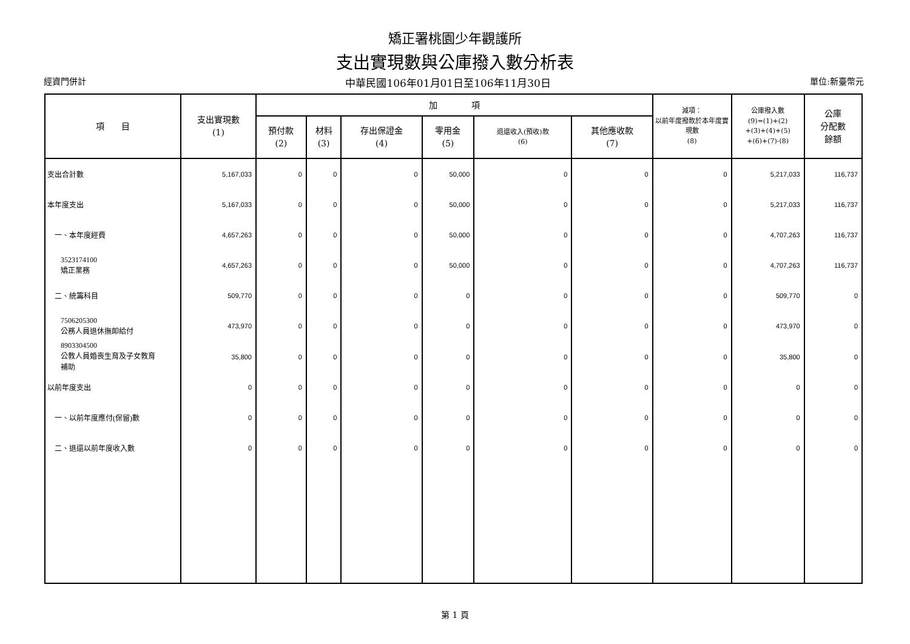矯正署桃園少年觀護所
支出實現數與公庫撥入數分析表
經資門併計 中華民國106年01月01日至106年11月30日 單位:新臺幣元
| 項 目 | 支出實現數 (1) | 加 項 | | | | | | 減項： 以前年度撥款於本年度實現數 (8) | 公庫撥入數 (9)=(1)+(2) +(3)+(4)+(5) +(6)+(7)-(8) | 公庫 分配數 餘額 |
| --- | --- | --- | --- | --- | --- | --- | --- | --- | --- | --- |
| | | 預付款 (2) | 材料 (3) | 存出保證金 (4) | 零用金 (5) | 退還收入(預收)款 (6) | 其他應收款 (7) | | | |
| 支出合計數 | 5,167,033 | 0 | 0 | 0 | 50,000 | 0 | 0 | 0 | 5,217,033 | 116,737 |
| 本年度支出 | 5,167,033 | 0 | 0 | 0 | 50,000 | 0 | 0 | 0 | 5,217,033 | 116,737 |
| 一、本年度經費 | 4,657,263 | 0 | 0 | 0 | 50,000 | 0 | 0 | 0 | 4,707,263 | 116,737 |
| 3523174100 矯正業務 | 4,657,263 | 0 | 0 | 0 | 50,000 | 0 | 0 | 0 | 4,707,263 | 116,737 |
| 二、統籌科目 | 509,770 | 0 | 0 | 0 | 0 | 0 | 0 | 0 | 509,770 | 0 |
| 7506205300 公務人員退休撫卹給付 | 473,970 | 0 | 0 | 0 | 0 | 0 | 0 | 0 | 473,970 | 0 |
| 8903304500 公教人員婚喪生育及子女教育 補助 | 35,800 | 0 | 0 | 0 | 0 | 0 | 0 | 0 | 35,800 | 0 |
| 以前年度支出 | 0 | 0 | 0 | 0 | 0 | 0 | 0 | 0 | 0 | 0 |
| 一、以前年度應付(保留)數 | 0 | 0 | 0 | 0 | 0 | 0 | 0 | 0 | 0 | 0 |
| 二、退還以前年度收入數 | 0 | 0 | 0 | 0 | 0 | 0 | 0 | 0 | 0 | 0 |
第 1 頁